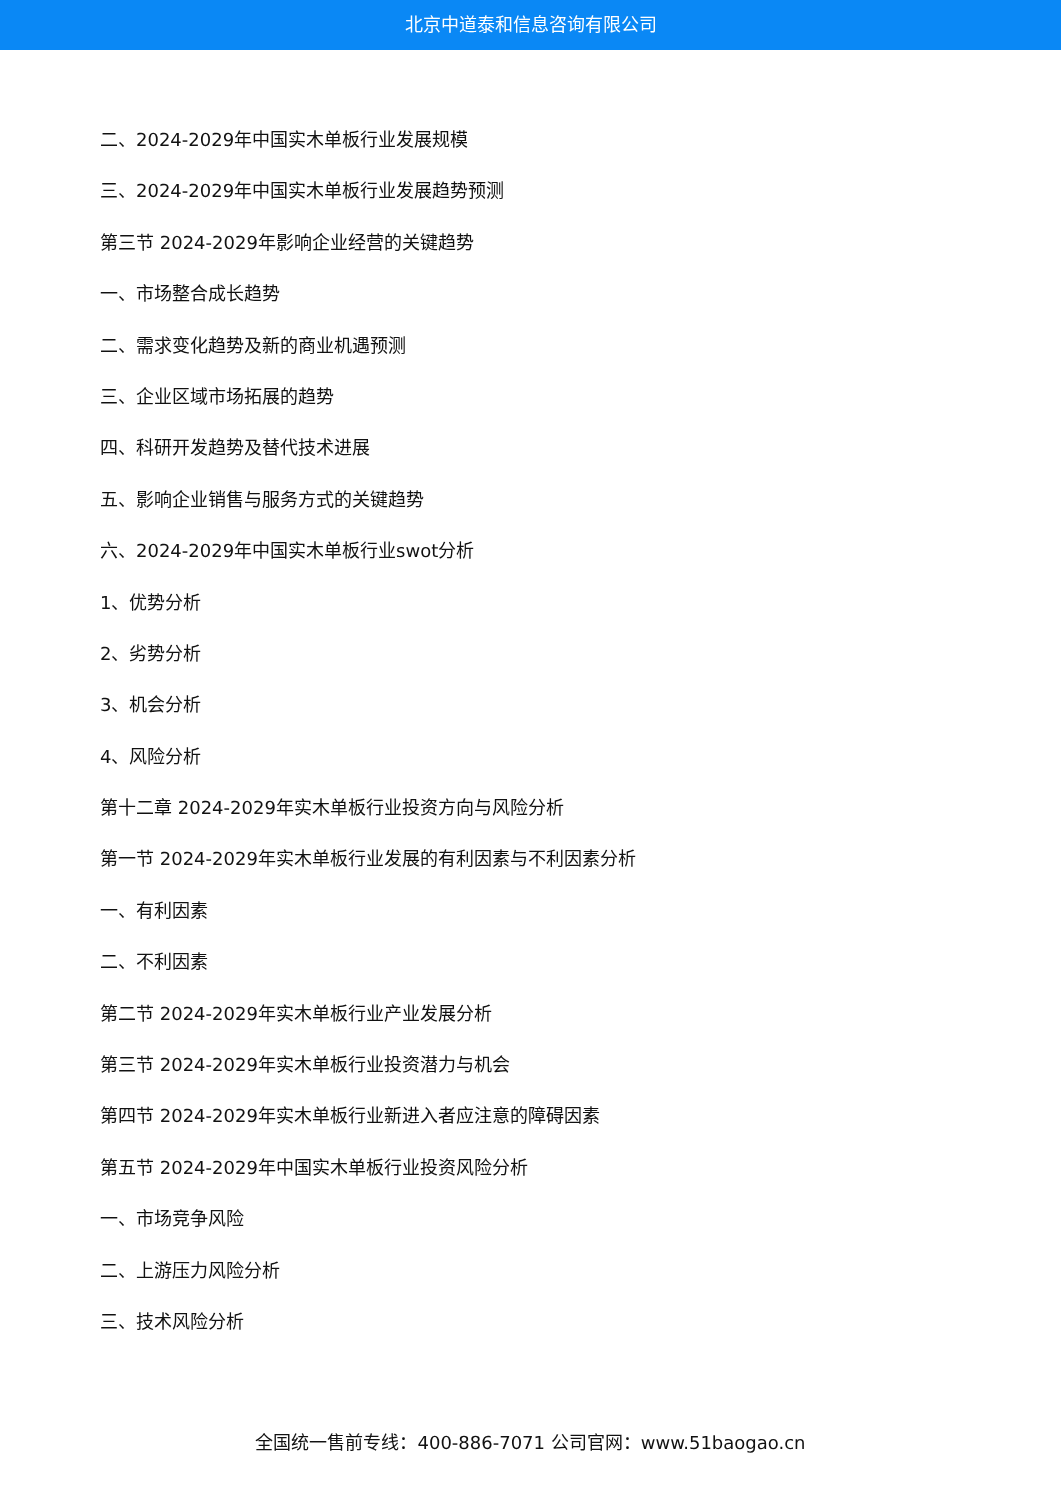北京中道泰和信息咨询有限公司
二、2024-2029年中国实木单板行业发展规模
三、2024-2029年中国实木单板行业发展趋势预测
第三节 2024-2029年影响企业经营的关键趋势
一、市场整合成长趋势
二、需求变化趋势及新的商业机遇预测
三、企业区域市场拓展的趋势
四、科研开发趋势及替代技术进展
五、影响企业销售与服务方式的关键趋势
六、2024-2029年中国实木单板行业swot分析
1、优势分析
2、劣势分析
3、机会分析
4、风险分析
第十二章 2024-2029年实木单板行业投资方向与风险分析
第一节 2024-2029年实木单板行业发展的有利因素与不利因素分析
一、有利因素
二、不利因素
第二节 2024-2029年实木单板行业产业发展分析
第三节 2024-2029年实木单板行业投资潜力与机会
第四节 2024-2029年实木单板行业新进入者应注意的障碍因素
第五节 2024-2029年中国实木单板行业投资风险分析
一、市场竞争风险
二、上游压力风险分析
三、技术风险分析
全国统一售前专线：400-886-7071 公司官网：www.51baogao.cn